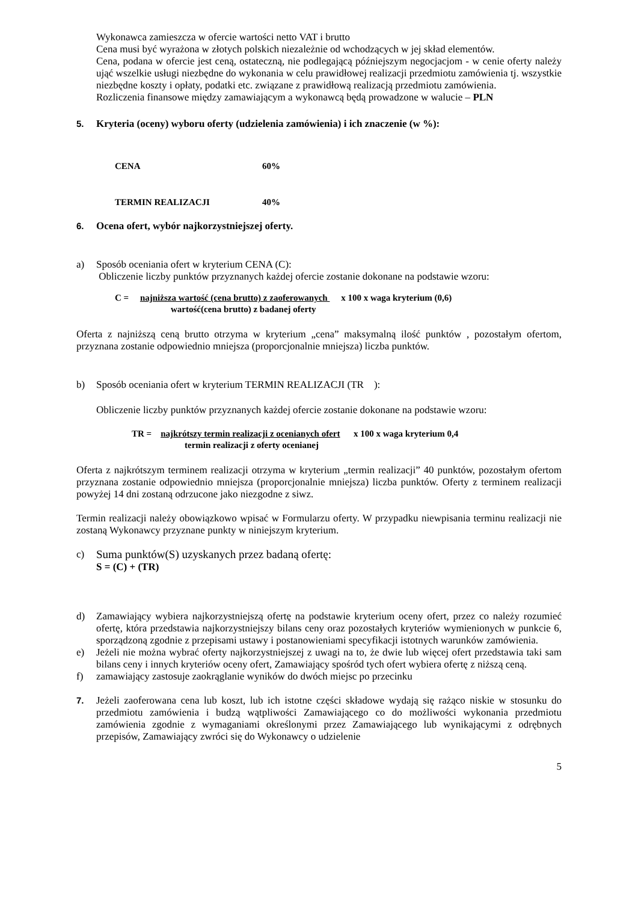Wykonawca zamieszcza w ofercie wartości netto VAT i brutto
Cena musi być wyrażona w złotych polskich niezależnie od wchodzących w jej skład elementów.
Cena, podana w ofercie jest ceną, ostateczną, nie podlegającą późniejszym negocjacjom - w cenie oferty należy ująć wszelkie usługi niezbędne do wykonania w celu prawidłowej realizacji przedmiotu zamówienia tj. wszystkie niezbędne koszty i opłaty, podatki etc. związane z prawidłową realizacją przedmiotu zamówienia.
Rozliczenia finansowe między zamawiającym a wykonawcą będą prowadzone w walucie – PLN
5. Kryteria (oceny) wyboru oferty (udzielenia zamówienia) i ich znaczenie (w %):
CENA 60%
TERMIN REALIZACJI 40%
6. Ocena ofert, wybór najkorzystniejszej oferty.
a) Sposób oceniania ofert w kryterium CENA (C):
Obliczenie liczby punktów przyznanych każdej ofercie zostanie dokonane na podstawie wzoru:
C = najniższa wartość (cena brutto) z zaoferowanych x 100 x waga kryterium (0,6)
wartość(cena brutto) z badanej oferty
Oferta z najniższą ceną brutto otrzyma w kryterium „cena” maksymalną ilość punktów , pozostałym ofertom, przyznana zostanie odpowiednio mniejsza (proporcjonalnie mniejsza) liczba punktów.
b) Sposób oceniania ofert w kryterium TERMIN REALIZACJI (TR ):
Obliczenie liczby punktów przyznanych każdej ofercie zostanie dokonane na podstawie wzoru:
TR = najkrótszy termin realizacji z ocenianych ofert x 100 x waga kryterium 0,4
termin realizacji z oferty ocenianej
Oferta z najkrótszym terminem realizacji otrzyma w kryterium „termin realizacji” 40 punktów, pozostałym ofertom przyznana zostanie odpowiednio mniejsza (proporcjonalnie mniejsza) liczba punktów. Oferty z terminem realizacji powyżej 14 dni zostaną odrzucone jako niezgodne z siwz.
Termin realizacji należy obowiązkowo wpisać w Formularzu oferty. W przypadku niewpisania terminu realizacji nie zostaną Wykonawcy przyznane punkty w niniejszym kryterium.
c) Suma punktów(S) uzyskanych przez badaną ofertę:
S = (C) + (TR)
d) Zamawiający wybiera najkorzystniejszą ofertę na podstawie kryterium oceny ofert, przez co należy rozumieć ofertę, która przedstawia najkorzystniejszy bilans ceny oraz pozostałych kryteriów wymienionych w punkcie 6, sporządzoną zgodnie z przepisami ustawy i postanowieniami specyfikacji istotnych warunków zamówienia.
e) Jeżeli nie można wybrać oferty najkorzystniejszej z uwagi na to, że dwie lub więcej ofert przedstawia taki sam bilans ceny i innych kryteriów oceny ofert, Zamawiający spośród tych ofert wybiera ofertę z niższą ceną.
f) zamawiający zastosuje zaokrąglanie wyników do dwóch miejsc po przecinku
7. Jeżeli zaoferowana cena lub koszt, lub ich istotne części składowe wydają się rażąco niskie w stosunku do przedmiotu zamówienia i budzą wątpliwości Zamawiającego co do możliwości wykonania przedmiotu zamówienia zgodnie z wymaganiami określonymi przez Zamawiającego lub wynikającymi z odrębnych przepisów, Zamawiający zwróci się do Wykonawcy o udzielenie
5